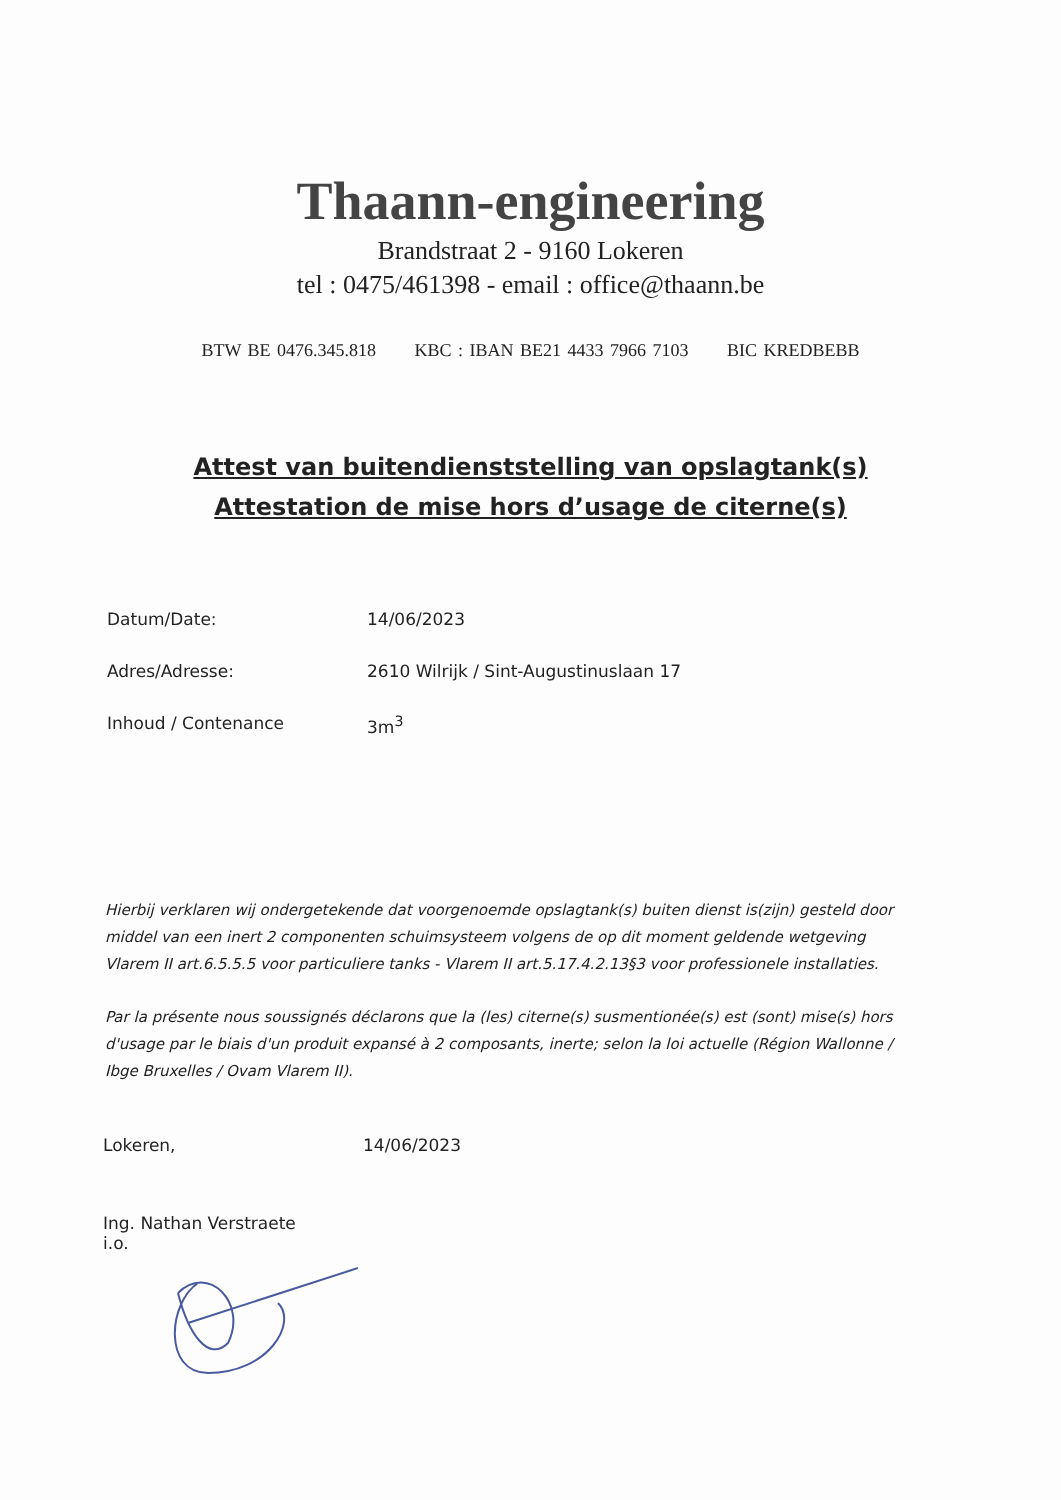Thaann-engineering
Brandstraat 2 - 9160 Lokeren
tel : 0475/461398 - email : office@thaann.be
BTW BE 0476.345.818 KBC : IBAN BE21 4433 7966 7103 BIC KREDBEBB
Attest van buitendienststelling van opslagtank(s)
Attestation de mise hors d’usage de citerne(s)
Datum/Date: 14/06/2023
Adres/Adresse: 2610 Wilrijk / Sint-Augustinuslaan 17
Inhoud / Contenance 3m<sup>3</sup>
Hierbij verklaren wij ondergetekende dat voorgenoemde opslagtank(s) buiten dienst is(zijn) gesteld door middel van een inert 2 componenten schuimsysteem volgens de op dit moment geldende wetgeving Vlarem II art.6.5.5.5 voor particuliere tanks - Vlarem II art.5.17.4.2.13§3 voor professionele installaties.
Par la présente nous soussignés déclarons que la (les) citerne(s) susmentionée(s) est (sont) mise(s) hors d'usage par le biais d'un produit expansé à 2 composants, inerte; selon la loi actuelle (Région Wallonne / Ibge Bruxelles / Ovam Vlarem II).
Lokeren, 14/06/2023
Ing. Nathan Verstraete
i.o.